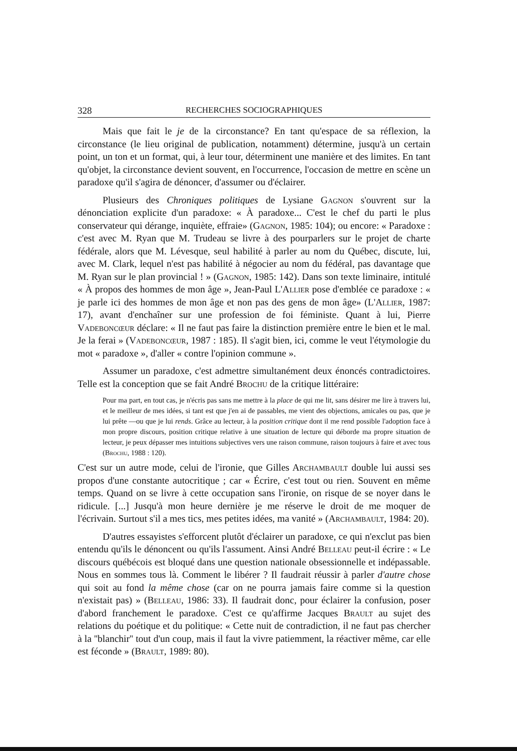328 RECHERCHES SOCIOGRAPHIQUES
Mais que fait le je de la circonstance? En tant qu'espace de sa réflexion, la circonstance (le lieu original de publication, notamment) détermine, jusqu'à un certain point, un ton et un format, qui, à leur tour, déterminent une manière et des limites. En tant qu'objet, la circonstance devient souvent, en l'occurrence, l'occasion de mettre en scène un paradoxe qu'il s'agira de dénoncer, d'assumer ou d'éclairer.
Plusieurs des Chroniques politiques de Lysiane Gagnon s'ouvrent sur la dénonciation explicite d'un paradoxe: « À paradoxe... C'est le chef du parti le plus conservateur qui dérange, inquiète, effraie» (Gagnon, 1985: 104); ou encore: « Paradoxe : c'est avec M. Ryan que M. Trudeau se livre à des pourparlers sur le projet de charte fédérale, alors que M. Lévesque, seul habilité à parler au nom du Québec, discute, lui, avec M. Clark, lequel n'est pas habilité à négocier au nom du fédéral, pas davantage que M. Ryan sur le plan provincial ! » (Gagnon, 1985: 142). Dans son texte liminaire, intitulé « À propos des hommes de mon âge », Jean-Paul L'Allier pose d'emblée ce paradoxe : « je parle ici des hommes de mon âge et non pas des gens de mon âge» (L'Allier, 1987: 17), avant d'enchaîner sur une profession de foi féministe. Quant à lui, Pierre Vadeboncœur déclare: « Il ne faut pas faire la distinction première entre le bien et le mal. Je la ferai » (Vadeboncœur, 1987 : 185). Il s'agit bien, ici, comme le veut l'étymologie du mot « paradoxe », d'aller « contre l'opinion commune ».
Assumer un paradoxe, c'est admettre simultanément deux énoncés contradictoires. Telle est la conception que se fait André Brochu de la critique littéraire:
Pour ma part, en tout cas, je n'écris pas sans me mettre à la place de qui me lit, sans désirer me lire à travers lui, et le meilleur de mes idées, si tant est que j'en ai de passables, me vient des objections, amicales ou pas, que je lui prête —ou que je lui rends. Grâce au lecteur, à la position critique dont il me rend possible l'adoption face à mon propre discours, position critique relative à une situation de lecture qui déborde ma propre situation de lecteur, je peux dépasser mes intuitions subjectives vers une raison commune, raison toujours à faire et avec tous (Brochu, 1988 : 120).
C'est sur un autre mode, celui de l'ironie, que Gilles Archambault double lui aussi ses propos d'une constante autocritique ; car « Écrire, c'est tout ou rien. Souvent en même temps. Quand on se livre à cette occupation sans l'ironie, on risque de se noyer dans le ridicule. [...] Jusqu'à mon heure dernière je me réserve le droit de me moquer de l'écrivain. Surtout s'il a mes tics, mes petites idées, ma vanité » (Archambault, 1984: 20).
D'autres essayistes s'efforcent plutôt d'éclairer un paradoxe, ce qui n'exclut pas bien entendu qu'ils le dénoncent ou qu'ils l'assument. Ainsi André Belleau peut-il écrire : « Le discours québécois est bloqué dans une question nationale obsessionnelle et indépassable. Nous en sommes tous là. Comment le libérer ? Il faudrait réussir à parler d'autre chose qui soit au fond la même chose (car on ne pourra jamais faire comme si la question n'existait pas) » (Belleau, 1986: 33). Il faudrait donc, pour éclairer la confusion, poser d'abord franchement le paradoxe. C'est ce qu'affirme Jacques Brault au sujet des relations du poétique et du politique: « Cette nuit de contradiction, il ne faut pas chercher à la ''blanchir'' tout d'un coup, mais il faut la vivre patiemment, la réactiver même, car elle est féconde » (Brault, 1989: 80).